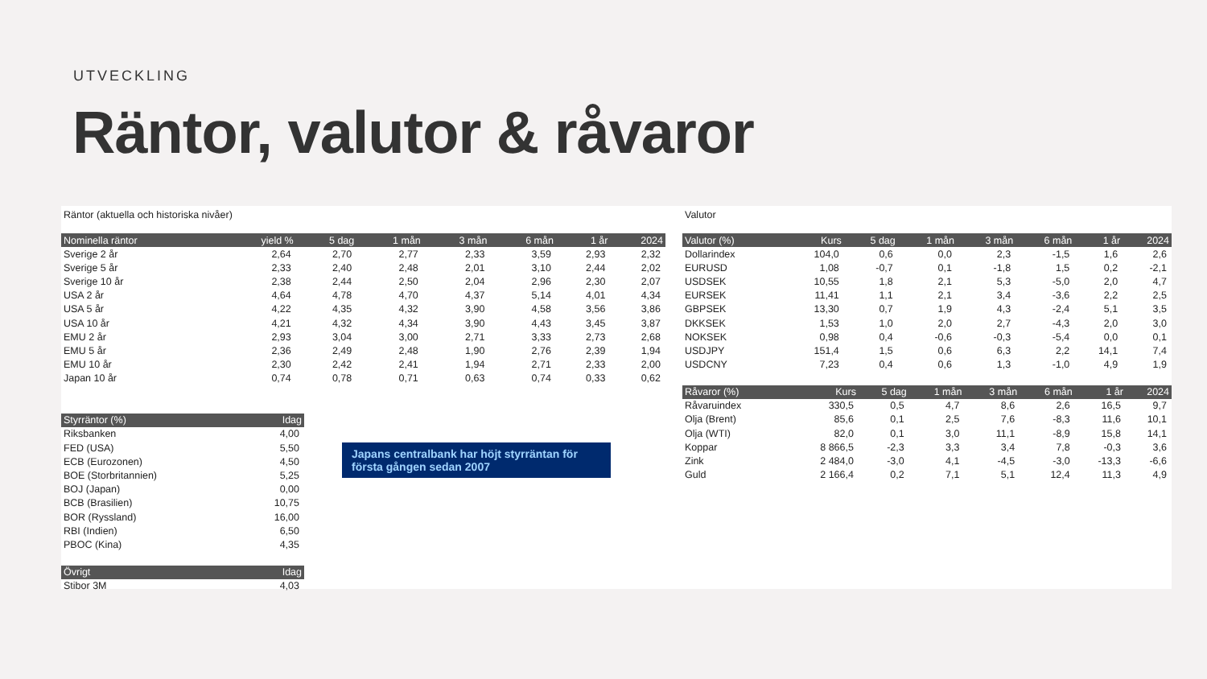UTVECKLING
Räntor, valutor & råvaror
Räntor (aktuella och historiska nivåer)
| Nominella räntor | yield % | 5 dag | 1 mån | 3 mån | 6 mån | 1 år | 2024 |
| --- | --- | --- | --- | --- | --- | --- | --- |
| Sverige 2 år | 2,64 | 2,70 | 2,77 | 2,33 | 3,59 | 2,93 | 2,32 |
| Sverige 5 år | 2,33 | 2,40 | 2,48 | 2,01 | 3,10 | 2,44 | 2,02 |
| Sverige 10 år | 2,38 | 2,44 | 2,50 | 2,04 | 2,96 | 2,30 | 2,07 |
| USA 2 år | 4,64 | 4,78 | 4,70 | 4,37 | 5,14 | 4,01 | 4,34 |
| USA 5 år | 4,22 | 4,35 | 4,32 | 3,90 | 4,58 | 3,56 | 3,86 |
| USA 10 år | 4,21 | 4,32 | 4,34 | 3,90 | 4,43 | 3,45 | 3,87 |
| EMU 2 år | 2,93 | 3,04 | 3,00 | 2,71 | 3,33 | 2,73 | 2,68 |
| EMU 5 år | 2,36 | 2,49 | 2,48 | 1,90 | 2,76 | 2,39 | 1,94 |
| EMU 10 år | 2,30 | 2,42 | 2,41 | 1,94 | 2,71 | 2,33 | 2,00 |
| Japan 10 år | 0,74 | 0,78 | 0,71 | 0,63 | 0,74 | 0,33 | 0,62 |
| Styrräntor (%) | Idag |
| --- | --- |
| Riksbanken | 4,00 |
| FED (USA) | 5,50 |
| ECB (Eurozonen) | 4,50 |
| BOE (Storbritannien) | 5,25 |
| BOJ (Japan) | 0,00 |
| BCB (Brasilien) | 10,75 |
| BOR (Ryssland) | 16,00 |
| RBI (Indien) | 6,50 |
| PBOC (Kina) | 4,35 |
| Övrigt | Idag |
| --- | --- |
| Stibor 3M | 4,03 |
Japans centralbank har höjt styrräntan för första gången sedan 2007
Valutor
| Valutor (%) | Kurs | 5 dag | 1 mån | 3 mån | 6 mån | 1 år | 2024 |
| --- | --- | --- | --- | --- | --- | --- | --- |
| Dollarindex | 104,0 | 0,6 | 0,0 | 2,3 | -1,5 | 1,6 | 2,6 |
| EURUSD | 1,08 | -0,7 | 0,1 | -1,8 | 1,5 | 0,2 | -2,1 |
| USDSEK | 10,55 | 1,8 | 2,1 | 5,3 | -5,0 | 2,0 | 4,7 |
| EURSEK | 11,41 | 1,1 | 2,1 | 3,4 | -3,6 | 2,2 | 2,5 |
| GBPSEK | 13,30 | 0,7 | 1,9 | 4,3 | -2,4 | 5,1 | 3,5 |
| DKKSEK | 1,53 | 1,0 | 2,0 | 2,7 | -4,3 | 2,0 | 3,0 |
| NOKSEK | 0,98 | 0,4 | -0,6 | -0,3 | -5,4 | 0,0 | 0,1 |
| USDJPY | 151,4 | 1,5 | 0,6 | 6,3 | 2,2 | 14,1 | 7,4 |
| USDCNY | 7,23 | 0,4 | 0,6 | 1,3 | -1,0 | 4,9 | 1,9 |
| Råvaror (%) | Kurs | 5 dag | 1 mån | 3 mån | 6 mån | 1 år | 2024 |
| --- | --- | --- | --- | --- | --- | --- | --- |
| Råvaruindex | 330,5 | 0,5 | 4,7 | 8,6 | 2,6 | 16,5 | 9,7 |
| Olja (Brent) | 85,6 | 0,1 | 2,5 | 7,6 | -8,3 | 11,6 | 10,1 |
| Olja (WTI) | 82,0 | 0,1 | 3,0 | 11,1 | -8,9 | 15,8 | 14,1 |
| Koppar | 8 866,5 | -2,3 | 3,3 | 3,4 | 7,8 | -0,3 | 3,6 |
| Zink | 2 484,0 | -3,0 | 4,1 | -4,5 | -3,0 | -13,3 | -6,6 |
| Guld | 2 166,4 | 0,2 | 7,1 | 5,1 | 12,4 | 11,3 | 4,9 |